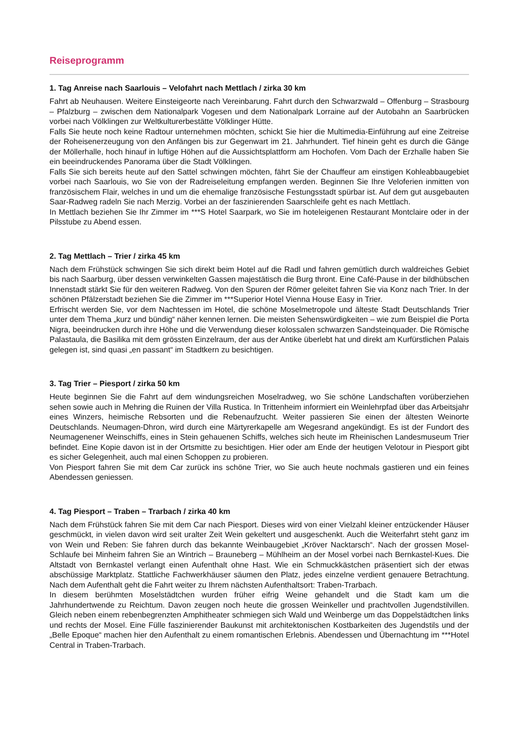Reiseprogramm
1. Tag Anreise nach Saarlouis – Velofahrt nach Mettlach / zirka 30 km
Fahrt ab Neuhausen. Weitere Einsteigeorte nach Vereinbarung. Fahrt durch den Schwarzwald – Offenburg – Strasbourg – Pfalzburg – zwischen dem Nationalpark Vogesen und dem Nationalpark Lorraine auf der Autobahn an Saarbrücken vorbei nach Völklingen zur Weltkulturerbestätte Völklinger Hütte.
Falls Sie heute noch keine Radtour unternehmen möchten, schickt Sie hier die Multimedia-Einführung auf eine Zeitreise der Roheisenerzeugung von den Anfängen bis zur Gegenwart im 21. Jahrhundert. Tief hinein geht es durch die Gänge der Möllerhalle, hoch hinauf in luftige Höhen auf die Aussichtsplattform am Hochofen. Vom Dach der Erzhalle haben Sie ein beeindruckendes Panorama über die Stadt Völklingen.
Falls Sie sich bereits heute auf den Sattel schwingen möchten, fährt Sie der Chauffeur am einstigen Kohleabbaugebiet vorbei nach Saarlouis, wo Sie von der Radreiseleitung empfangen werden. Beginnen Sie Ihre Veloferien inmitten von französischem Flair, welches in und um die ehemalige französische Festungsstadt spürbar ist. Auf dem gut ausgebauten Saar-Radweg radeln Sie nach Merzig. Vorbei an der faszinierenden Saarschleife geht es nach Mettlach.
In Mettlach beziehen Sie Ihr Zimmer im ***S Hotel Saarpark, wo Sie im hoteleigenen Restaurant Montclaire oder in der Pilsstube zu Abend essen.
2. Tag Mettlach – Trier / zirka 45 km
Nach dem Frühstück schwingen Sie sich direkt beim Hotel auf die Radl und fahren gemütlich durch waldreiches Gebiet bis nach Saarburg, über dessen verwinkelten Gassen majestätisch die Burg thront. Eine Café-Pause in der bildhübschen Innenstadt stärkt Sie für den weiteren Radweg. Von den Spuren der Römer geleitet fahren Sie via Konz nach Trier. In der schönen Pfälzerstadt beziehen Sie die Zimmer im ***Superior Hotel Vienna House Easy in Trier.
Erfrischt werden Sie, vor dem Nachtessen im Hotel, die schöne Moselmetropole und älteste Stadt Deutschlands Trier unter dem Thema „kurz und bündig“ näher kennen lernen. Die meisten Sehenswürdigkeiten – wie zum Beispiel die Porta Nigra, beeindrucken durch ihre Höhe und die Verwendung dieser kolossalen schwarzen Sandsteinquader. Die Römische Palastaula, die Basilika mit dem grössten Einzelraum, der aus der Antike überlebt hat und direkt am Kurfürstlichen Palais gelegen ist, sind quasi „en passant“ im Stadtkern zu besichtigen.
3. Tag Trier – Piesport / zirka 50 km
Heute beginnen Sie die Fahrt auf dem windungsreichen Moselradweg, wo Sie schöne Landschaften vorüberziehen sehen sowie auch in Mehring die Ruinen der Villa Rustica. In Trittenheim informiert ein Weinlehrpfad über das Arbeitsjahr eines Winzers, heimische Rebsorten und die Rebenaufzucht. Weiter passieren Sie einen der ältesten Weinorte Deutschlands. Neumagen-Dhron, wird durch eine Märtyrerkapelle am Wegesrand angekündigt. Es ist der Fundort des Neumagenener Weinschiffs, eines in Stein gehauenen Schiffs, welches sich heute im Rheinischen Landesmuseum Trier befindet. Eine Kopie davon ist in der Ortsmitte zu besichtigen. Hier oder am Ende der heutigen Velotour in Piesport gibt es sicher Gelegenheit, auch mal einen Schoppen zu probieren.
Von Piesport fahren Sie mit dem Car zurück ins schöne Trier, wo Sie auch heute nochmals gastieren und ein feines Abendessen geniessen.
4. Tag Piesport – Traben – Trarbach / zirka 40 km
Nach dem Frühstück fahren Sie mit dem Car nach Piesport. Dieses wird von einer Vielzahl kleiner entzückender Häuser geschmückt, in vielen davon wird seit uralter Zeit Wein gekeltert und ausgeschenkt. Auch die Weiterfahrt steht ganz im von Wein und Reben: Sie fahren durch das bekannte Weinbaugebiet „Kröver Nacktarsch“. Nach der grossen Mosel-Schlaufe bei Minheim fahren Sie an Wintrich – Brauneberg – Mühlheim an der Mosel vorbei nach Bernkastel-Kues. Die Altstadt von Bernkastel verlangt einen Aufenthalt ohne Hast. Wie ein Schmuckkästchen präsentiert sich der etwas abschüssige Marktplatz. Stattliche Fachwerkhäuser säumen den Platz, jedes einzelne verdient genauere Betrachtung. Nach dem Aufenthalt geht die Fahrt weiter zu Ihrem nächsten Aufenthaltsort: Traben-Trarbach.
In diesem berühmten Moselstädtchen wurden früher eifrig Weine gehandelt und die Stadt kam um die Jahrhundertwende zu Reichtum. Davon zeugen noch heute die grossen Weinkeller und prachtvollen Jugendstilvillen. Gleich neben einem rebenbegrenzten Amphitheater schmiegen sich Wald und Weinberge um das Doppelstädtchen links und rechts der Mosel. Eine Fülle faszinierender Baukunst mit architektonischen Kostbarkeiten des Jugendstils und der „Belle Epoque“ machen hier den Aufenthalt zu einem romantischen Erlebnis. Abendessen und Übernachtung im ***Hotel Central in Traben-Trarbach.